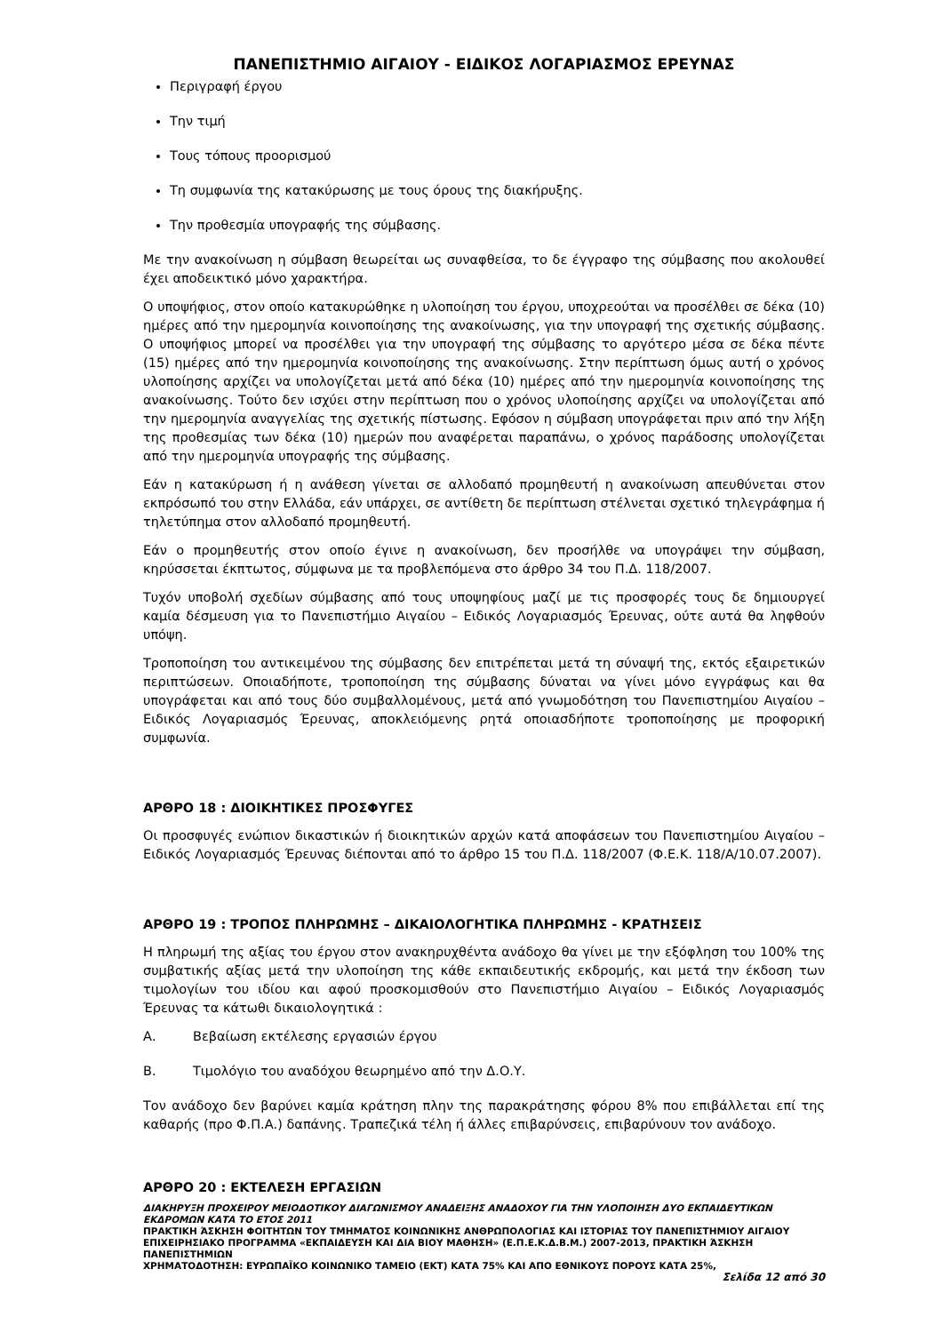ΠΑΝΕΠΙΣΤΗΜΙΟ ΑΙΓΑΙΟΥ - ΕΙΔΙΚΟΣ ΛΟΓΑΡΙΑΣΜΟΣ ΕΡΕΥΝΑΣ
Περιγραφή έργου
Την τιμή
Τους τόπους προορισμού
Τη συμφωνία της κατακύρωσης με τους όρους της διακήρυξης.
Την προθεσμία υπογραφής της σύμβασης.
Με την ανακοίνωση η σύμβαση θεωρείται ως συναφθείσα, το δε έγγραφο της σύμβασης που ακολουθεί έχει αποδεικτικό μόνο χαρακτήρα.
Ο υποψήφιος, στον οποίο κατακυρώθηκε η υλοποίηση του έργου, υποχρεούται να προσέλθει σε δέκα (10) ημέρες από την ημερομηνία κοινοποίησης της ανακοίνωσης, για την υπογραφή της σχετικής σύμβασης. Ο υποψήφιος μπορεί να προσέλθει για την υπογραφή της σύμβασης το αργότερο μέσα σε δέκα πέντε (15) ημέρες από την ημερομηνία κοινοποίησης της ανακοίνωσης. Στην περίπτωση όμως αυτή ο χρόνος υλοποίησης αρχίζει να υπολογίζεται μετά από δέκα (10) ημέρες από την ημερομηνία κοινοποίησης της ανακοίνωσης. Τούτο δεν ισχύει στην περίπτωση που ο χρόνος υλοποίησης αρχίζει να υπολογίζεται από την ημερομηνία αναγγελίας της σχετικής πίστωσης. Εφόσον η σύμβαση υπογράφεται πριν από την λήξη της προθεσμίας των δέκα (10) ημερών που αναφέρεται παραπάνω, ο χρόνος παράδοσης υπολογίζεται από την ημερομηνία υπογραφής της σύμβασης.
Εάν η κατακύρωση ή η ανάθεση γίνεται σε αλλοδαπό προμηθευτή η ανακοίνωση απευθύνεται στον εκπρόσωπό του στην Ελλάδα, εάν υπάρχει, σε αντίθετη δε περίπτωση στέλνεται σχετικό τηλεγράφημα ή τηλετύπημα στον αλλοδαπό προμηθευτή.
Εάν ο προμηθευτής στον οποίο έγινε η ανακοίνωση, δεν προσήλθε να υπογράψει την σύμβαση, κηρύσσεται έκπτωτος, σύμφωνα με τα προβλεπόμενα στο άρθρο 34 του Π.Δ. 118/2007.
Τυχόν υποβολή σχεδίων σύμβασης από τους υποψηφίους μαζί με τις προσφορές τους δε δημιουργεί καμία δέσμευση για το Πανεπιστήμιο Αιγαίου – Ειδικός Λογαριασμός Έρευνας, ούτε αυτά θα ληφθούν υπόψη.
Τροποποίηση του αντικειμένου της σύμβασης δεν επιτρέπεται μετά τη σύναψή της, εκτός εξαιρετικών περιπτώσεων. Οποιαδήποτε, τροποποίηση της σύμβασης δύναται να γίνει μόνο εγγράφως και θα υπογράφεται και από τους δύο συμβαλλομένους, μετά από γνωμοδότηση του Πανεπιστημίου Αιγαίου – Ειδικός Λογαριασμός Έρευνας, αποκλειόμενης ρητά οποιασδήποτε τροποποίησης με προφορική συμφωνία.
ΑΡΘΡΟ 18 : ΔΙΟΙΚΗΤΙΚΕΣ ΠΡΟΣΦΥΓΕΣ
Οι προσφυγές ενώπιον δικαστικών ή διοικητικών αρχών κατά αποφάσεων του Πανεπιστημίου Αιγαίου – Ειδικός Λογαριασμός Έρευνας διέπονται από το άρθρο 15 του Π.Δ. 118/2007 (Φ.Ε.Κ. 118/Α/10.07.2007).
ΑΡΘΡΟ 19 : ΤΡΟΠΟΣ ΠΛΗΡΩΜΗΣ – ΔΙΚΑΙΟΛΟΓΗΤΙΚΑ ΠΛΗΡΩΜΗΣ - ΚΡΑΤΗΣΕΙΣ
Η πληρωμή της αξίας του έργου στον ανακηρυχθέντα ανάδοχο θα γίνει με την εξόφληση του 100% της συμβατικής αξίας μετά την υλοποίηση της κάθε εκπαιδευτικής εκδρομής, και μετά την έκδοση των τιμολογίων του ιδίου και αφού προσκομισθούν στο Πανεπιστήμιο Αιγαίου – Ειδικός Λογαριασμός Έρευνας τα κάτωθι δικαιολογητικά :
Α. Βεβαίωση εκτέλεσης εργασιών έργου
Β. Τιμολόγιο του αναδόχου θεωρημένο από την Δ.Ο.Υ.
Τον ανάδοχο δεν βαρύνει καμία κράτηση πλην της παρακράτησης φόρου 8% που επιβάλλεται επί της καθαρής (προ Φ.Π.Α.) δαπάνης. Τραπεζικά τέλη ή άλλες επιβαρύνσεις, επιβαρύνουν τον ανάδοχο.
ΑΡΘΡΟ 20 : ΕΚΤΕΛΕΣΗ ΕΡΓΑΣΙΩΝ
ΔΙΑΚΗΡΥΞΗ ΠΡΟΧΕΙΡΟΥ ΜΕΙΟΔΟΤΙΚΟΥ ΔΙΑΓΩΝΙΣΜΟΥ ΑΝΑΔΕΙΞΗΣ ΑΝΑΔΟΧΟΥ ΓΙΑ ΤΗΝ ΥΛΟΠΟΙΗΣΗ ΔΥΟ ΕΚΠΑΙΔΕΥΤΙΚΩΝ ΕΚΔΡΟΜΩΝ ΚΑΤΑ ΤΟ ΕΤΟΣ 2011
ΠΡΑΚΤΙΚΗ ΆΣΚΗΣΗ ΦΟΙΤΗΤΩΝ ΤΟΥ ΤΜΗΜΑΤΟΣ ΚΟΙΝΩΝΙΚΗΣ ΑΝΘΡΩΠΟΛΟΓΙΑΣ ΚΑΙ ΙΣΤΟΡΙΑΣ ΤΟΥ ΠΑΝΕΠΙΣΤΗΜΙΟΥ ΑΙΓΑΙΟΥ ΕΠΙΧΕΙΡΗΣΙΑΚΟ ΠΡΟΓΡΑΜΜΑ «ΕΚΠΑΙΔΕΥΣΗ ΚΑΙ ΔΙΑ ΒΙΟΥ ΜΑΘΗΣΗ» (Ε.Π.Ε.Κ.Δ.Β.Μ.) 2007-2013, ΠΡΑΚΤΙΚΗ ΆΣΚΗΣΗ ΠΑΝΕΠΙΣΤΗΜΙΩΝ
ΧΡΗΜΑΤΟΔΟΤΗΣΗ: ΕΥΡΩΠΑΪΚΟ ΚΟΙΝΩΝΙΚΟ ΤΑΜΕΙΟ (ΕΚΤ) ΚΑΤΑ 75% ΚΑΙ ΑΠΟ ΕΘΝΙΚΟΥΣ ΠΟΡΟΥΣ ΚΑΤΑ 25%,
Σελίδα 12 από 30